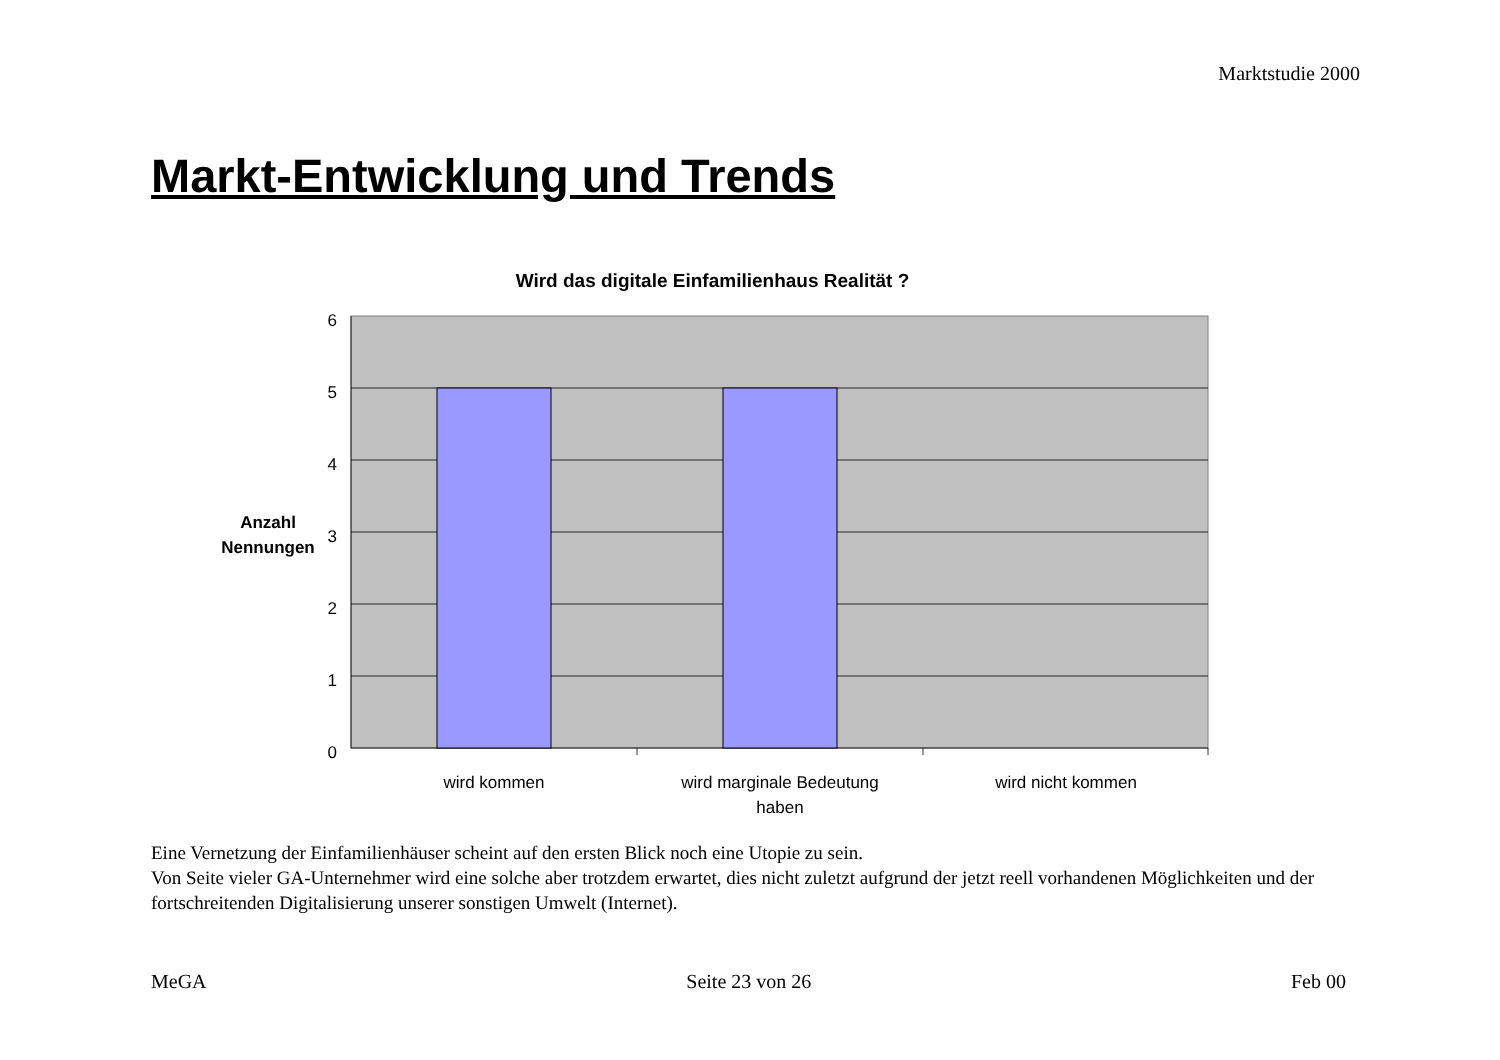Marktstudie 2000
Markt-Entwicklung und Trends
Wird das digitale Einfamilienhaus Realität ?
6
5
4
3
2
1
0
Anzahl
Nennungen
wird kommen
wird marginale Bedeutung
haben
wird nicht kommen
Eine Vernetzung der Einfamilienhäuser scheint auf den ersten Blick noch eine Utopie zu sein.
Von Seite vieler GA-Unternehmer wird eine solche aber trotzdem erwartet, dies nicht zuletzt aufgrund der jetzt reell vorhandenen Möglichkeiten und der fortschreitenden Digitalisierung unserer sonstigen Umwelt (Internet).
MeGA Seite 23 von 26 Feb 00